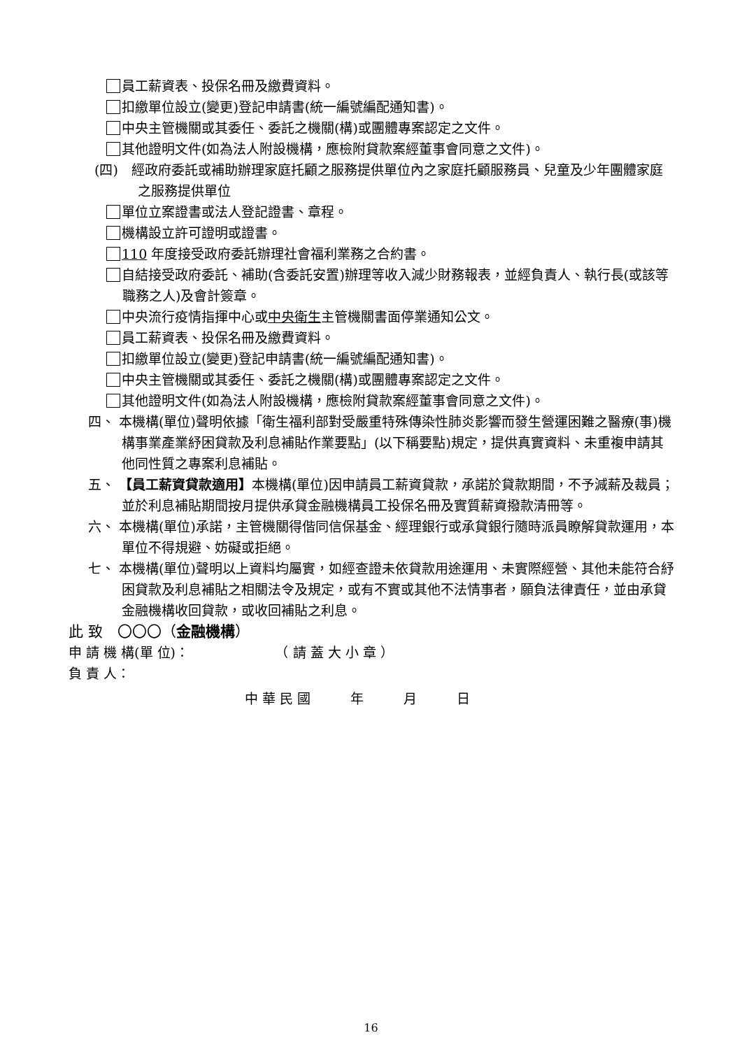員工薪資表、投保名冊及繳費資料。
扣繳單位設立(變更)登記申請書(統一編號編配通知書)。
中央主管機關或其委任、委託之機關(構)或團體專案認定之文件。
其他證明文件(如為法人附設機構，應檢附貸款案經董事會同意之文件)。
(四)　經政府委託或補助辦理家庭托顧之服務提供單位內之家庭托顧服務員、兒童及少年團體家庭之服務提供單位
單位立案證書或法人登記證書、章程。
機構設立許可證明或證書。
110 年度接受政府委託辦理社會福利業務之合約書。
自結接受政府委託、補助(含委託安置)辦理等收入減少財務報表，並經負責人、執行長(或該等職務之人)及會計簽章。
中央流行疫情指揮中心或中央衛生主管機關書面停業通知公文。
員工薪資表、投保名冊及繳費資料。
扣繳單位設立(變更)登記申請書(統一編號編配通知書)。
中央主管機關或其委任、委託之機關(構)或團體專案認定之文件。
其他證明文件(如為法人附設機構，應檢附貸款案經董事會同意之文件)。
四、 本機構(單位)聲明依據「衛生福利部對受嚴重特殊傳染性肺炎影響而發生營運困難之醫療(事)機構事業產業紓困貸款及利息補貼作業要點」(以下稱要點)規定，提供真實資料、未重複申請其他同性質之專案利息補貼。
五、 【員工薪資貸款適用】本機構(單位)因申請員工薪資貸款，承諾於貸款期間，不予減薪及裁員；並於利息補貼期間按月提供承貸金融機構員工投保名冊及實質薪資撥款清冊等。
六、 本機構(單位)承諾，主管機關得偕同信保基金、經理銀行或承貸銀行隨時派員瞭解貸款運用，本單位不得規避、妨礙或拒絕。
七、 本機構(單位)聲明以上資料均屬實，如經查證未依貸款用途運用、未實際經營、其他未能符合紓困貸款及利息補貼之相關法令及規定，或有不實或其他不法情事者，願負法律責任，並由承貸金融機構收回貸款，或收回補貼之利息。
此 致　〇〇〇（金融機構）
申 請 機 構(單 位)：　　　　　　　（ 請 蓋 大 小 章 ）
負 責 人：
中 華 民 國　　　年　　　月　　　日
16